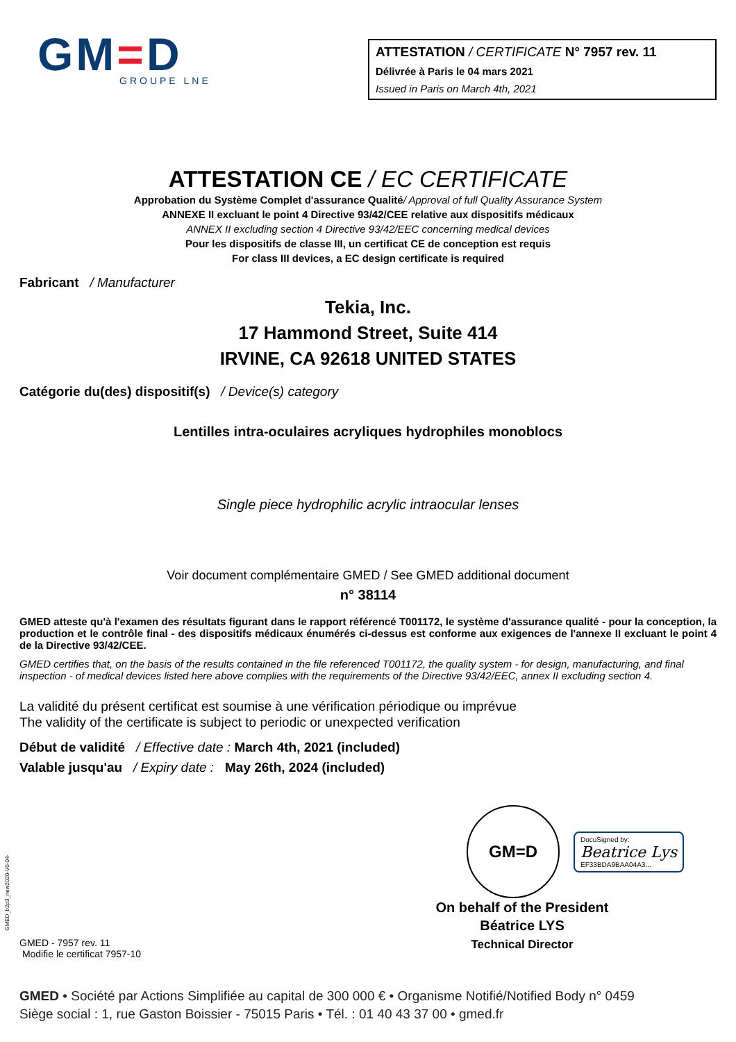GM=D
GROUPE LNE
ATTESTATION / CERTIFICATE N° 7957 rev. 11
Délivrée à Paris le 04 mars 2021
Issued in Paris on March 4th, 2021
ATTESTATION CE / EC CERTIFICATE
Approbation du Système Complet d'assurance Qualité/ Approval of full Quality Assurance System
ANNEXE II excluant le point 4 Directive 93/42/CEE relative aux dispositifs médicaux
ANNEX II excluding section 4 Directive 93/42/EEC concerning medical devices
Pour les dispositifs de classe III, un certificat CE de conception est requis
For class III devices, a EC design certificate is required
Fabricant / Manufacturer
Tekia, Inc.
17 Hammond Street, Suite 414
IRVINE, CA 92618 UNITED STATES
Catégorie du(des) dispositif(s) / Device(s) category
Lentilles intra-oculaires acryliques hydrophiles monoblocs
Single piece hydrophilic acrylic intraocular lenses
Voir document complémentaire GMED / See GMED additional document
n° 38114
GMED atteste qu'à l'examen des résultats figurant dans le rapport référencé T001172, le système d'assurance qualité - pour la conception, la production et le contrôle final - des dispositifs médicaux énumérés ci-dessus est conforme aux exigences de l'annexe II excluant le point 4 de la Directive 93/42/CEE.
GMED certifies that, on the basis of the results contained in the file referenced T001172, the quality system - for design, manufacturing, and final inspection - of medical devices listed here above complies with the requirements of the Directive 93/42/EEC, annex II excluding section 4.
La validité du présent certificat est soumise à une vérification périodique ou imprévue
The validity of the certificate is subject to periodic or unexpected verification
Début de validité / Effective date : March 4th, 2021 (included)
Valable jusqu'au / Expiry date : May 26th, 2024 (included)
GMED - 7957 rev. 11
Modifie le certificat 7957-10
GM=D
DocuSigned by:
Beatrice Lys
EF33BDA9BAA04A3...
On behalf of the President
Béatrice LYS
Technical Director
GMED • Société par Actions Simplifiée au capital de 300 000 € • Organisme Notifié/Notified Body n° 0459
Siège social : 1, rue Gaston Boissier - 75015 Paris • Tél. : 01 40 43 37 00 • gmed.fr
GMED_b2p3_new2020-V0-04-